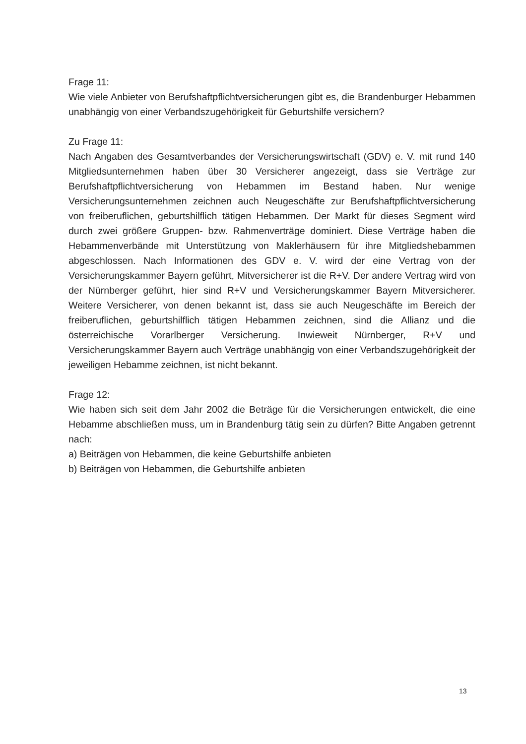Frage 11:
Wie viele Anbieter von Berufshaftpflichtversicherungen gibt es, die Brandenburger Hebammen unabhängig von einer Verbandszugehörigkeit für Geburtshilfe versichern?
Zu Frage 11:
Nach Angaben des Gesamtverbandes der Versicherungswirtschaft (GDV) e. V. mit rund 140 Mitgliedsunternehmen haben über 30 Versicherer angezeigt, dass sie Verträge zur Berufshaftpflichtversicherung von Hebammen im Bestand haben. Nur wenige Versicherungsunternehmen zeichnen auch Neugeschäfte zur Berufshaftpflichtversicherung von freiberuflichen, geburtshilflich tätigen Hebammen. Der Markt für dieses Segment wird durch zwei größere Gruppen- bzw. Rahmenverträge dominiert. Diese Verträge haben die Hebammenverbände mit Unterstützung von Maklerhäusern für ihre Mitgliedshebammen abgeschlossen. Nach Informationen des GDV e. V. wird der eine Vertrag von der Versicherungskammer Bayern geführt, Mitversicherer ist die R+V. Der andere Vertrag wird von der Nürnberger geführt, hier sind R+V und Versicherungskammer Bayern Mitversicherer. Weitere Versicherer, von denen bekannt ist, dass sie auch Neugeschäfte im Bereich der freiberuflichen, geburtshilflich tätigen Hebammen zeichnen, sind die Allianz und die österreichische Vorarlberger Versicherung. Inwieweit Nürnberger, R+V und Versicherungskammer Bayern auch Verträge unabhängig von einer Verbandszugehörigkeit der jeweiligen Hebamme zeichnen, ist nicht bekannt.
Frage 12:
Wie haben sich seit dem Jahr 2002 die Beträge für die Versicherungen entwickelt, die eine Hebamme abschließen muss, um in Brandenburg tätig sein zu dürfen? Bitte Angaben getrennt nach:
a) Beiträgen von Hebammen, die keine Geburtshilfe anbieten
b) Beiträgen von Hebammen, die Geburtshilfe anbieten
13